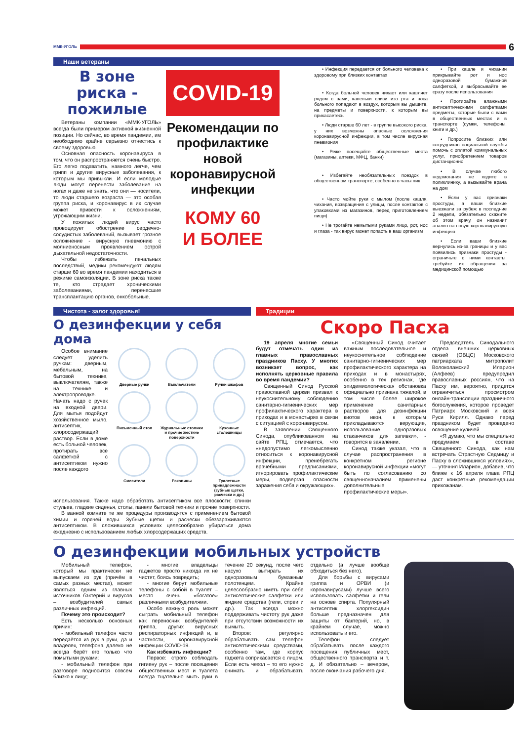ММК-УГОЛЬ
6
Наши ветераны
В зоне риска - пожилые
Ветераны компании «ММК-УГОЛЬ» всегда были примером активной жизненной позиции. Но сейчас, во время пандемии, им необходимо крайне серьезно отнестись к своему здоровью.
Основная опасность коронавируса в том, что он распространяется очень быстро. Его легко подхватить, намного легче, чем грипп и другие вирусные заболевания, к которым мы привыкли. И если молодые люди могут перенести заболевание на ногах и даже не знать, что они — носители, то люди старшего возраста — это особая группа риска, и коронавирус в их случае может привести к осложнениям, угрожающим жизни.
У пожилых людей вирус часто провоцирует обострение сердечно-сосудистых заболеваний, вызывает грозное осложнение - вирусную пневмонию с молниеносным проявлением острой дыхательной недостаточности.
Чтобы избежать печальных последствий, медики рекомендуют людям старше 60 во время пандемии находиться в режиме самоизоляции. В зоне риска также те, кто страдает хроническими заболеваниями, перенесшие трансплантацию органов, онкобольные.
COVID-19
Рекомендации по профилактике новой коронавирусной инфекции
КОМУ 60
И БОЛЕЕ
• Инфекция передается от больного человека к здоровому при близких контактах
• Когда больной человек чихает или кашляет рядом с вами, капельки слизи изо рта и носа больного попадают в воздух, которым вы дышите, на предметы и поверхности, к которым вы прикасаетесь
• Люди старше 60 лет - в группе высокого риска, у них возможны опасные осложнения коронавирусной инфекции, в том числе вирусная пневмония
• Реже посещайте общественные места (магазины, аптеки, МФЦ, банки)
• Избегайте необязательных поездок в общественном транспорте, особенно в часы пик
• Часто мойте руки с мылом (после кашля, чихания, возвращения с улицы, после контактов с упаковками из магазинов, перед приготовлением пищи)
• Не трогайте немытыми руками лицо, рот, нос и глаза - так вирус может попасть в ваш организм
• При кашле и чихании прикрывайте рот и нос одноразовой бумажной салфеткой, и выбрасывайте ее сразу после использования
• Протирайте влажными антисептическими салфетками предметы, которые были с вами в общественных местах и в транспорте (сумки, телефоны, книги и др.)
• Попросите близких или сотрудников социальной службы помочь с оплатой коммунальных услуг, приобретением товаров дистанционно
• В случае любого недомогания не ходите в поликлинику, а вызывайте врача на дом
• Если у вас признаки простуды, а ваши близкие выезжали за рубеж в последние 2 недели, обязательно скажите об этом врачу, он назначит анализ на новую коронавирусную инфекцию
• Если ваши близкие вернулись из-за границы и у вас появились признаки простуды - ограничьте с ними контакты. требуйте их обращения за медицинской помощью
Чистота - залог здоровья!
О дезинфекции у себя дома
Особое внимание следует уделить ручкам: дверным, мебельным, на бытовой технике, выключателям, также на технике и электропроводке. Начать надо с ручек на входной двери. Для мытья подойдут хозяйственное мыло, антисептик, хлоросодержащий раствор. Если в доме есть больной человек, протирать все салфеткой с антисептиком нужно после каждого
Дверные ручки
Выключатели
Ручки шкафов
Письменный стол
Журнальные столики и прочие жесткие поверхности
Кухонные столешницы
Смесители
Раковины
Туалетные принадлежности (зубные щетки, расчески и др.)
использования. Также надо обработать антисептиком все плоскости: спинки стульев, гладкие сиденья, столы, панели бытовой техники и прочие поверхности.
В ванной комнате те же процедуры производятся с применением бытовой химии и горячей воды. Зубные щетки и расчески обеззараживаются антисептиком. В сложившихся условиях целесообразно убираться дома ежедневно с использованием любых хлорсодержащих средств.
Традиции
Скоро Пасха
19 апреля многие семьи будут отмечать один из главных православных праздников Пасху. У многих возникает вопрос, как исполнять церковные правила во время пандемии?
Священный Синод Русской православной церкви призвал к неукоснительному соблюдению санитарно-гигиенических мер профилактического характера в приходах и в монастырях в связи с ситуацией с коронавирусом.
В заявлении Священного Синода, опубликованном на сайте РПЦ, отмечается, что «недопустимо легкомысленно относиться к коронавирусной инфекции, пренебрегать врачебными предписаниями, игнорировать профилактические меры, подвергая опасности заражения себя и окружающих».
«Священный Синод считает важным последовательное и неукоснительное соблюдение санитарно-гигиенических мер профилактического характера на приходах и в монастырях, особенно в тех регионах, где эпидемиологическая обстановка официально признана тяжелой, в том числе более широкое применение санитарных растворов для дезинфекции киотов икон, к которым прикладываются верующие, использование одноразовых стаканчиков для запивки», - говорится в заявлении.
Синод также указал, что в случае распространения в конкретном регионе коронавирусной инфекции «могут быть по согласованию со священноначалием применены дополнительные профилактические меры».
Председатель Синодального отдела внешних церковных связей (ОВЦС) Московского патриархата митрополит Волоколамский Иларион (Алфеев) предупредил православных россиян, что на Пасху им, вероятно, придется ограничиться просмотром онлайн-трансляции праздничного богослужения, которое проведет Патриарх Московский и всея Руси Кирилл. Однако перед праздником будет проведено освящение куличей.
«Я думаю, что мы специально продумаем в составе Священного Синода, как нам встречать Страстную Седмицу и Пасху в сложившихся условиях», — уточнил Иларион, добавив, что ближе к 16 апреля глава РПЦ даст конкретные рекомендации прихожанам.
О дезинфекции мобильных устройств
Мобильный телефон, который мы практически не выпускаем из рук (причём в самых разных местах), может являться одним из главных источников бактерий и вирусов – возбудителей самых различных инфекций.
Почему это происходит?
Есть несколько основных причин:
- мобильный телефон часто передаётся из рук в руки, да и владелец телефона далеко не всегда берёт его только что помытыми руками;
- мобильный телефон при разговоре подносится совсем близко к лицу;
- многие владельцы гаджетов просто никогда их не чистят, боясь повредить;
- многие берут мобильные телефоны с собой в туалет – место очень «богатое» различными возбудителями.
Особо важную роль может сыграть мобильный телефон как переносчик возбудителей гриппа, других вирусных респираторных инфекций и, в частности, коронавирусной инфекции COVID-19.
Как избежать инфекции?
Первое: строго соблюдать гигиену рук – после посещения общественных мест и туалета всегда тщательно мыть руки в течение 20 секунд, после чего насухо вытирать их одноразовым бумажным полотенцем. Крайне целесообразно иметь при себе антисептические салфетки или жидкие средства (гели, спреи и др.). Так всегда можно поддерживать чистоту рук даже при отсутствии возможности их вымыть.
Второе: регулярно обрабатывать сам телефон антисептическими средствами, особенно там, где корпус гаджета соприкасается с лицом. Если есть чехол – то его нужно снимать и обрабатывать отдельно (а лучше вообще обходиться без него).
Для борьбы с вирусами гриппа и ОРВИ (и коронавирусами) лучше всего использовать салфетки и гели на основе спирта. Популярный антисептик хлоргексидин больше предназначен для защиты от бактерий, но, в крайнем случае, можно использовать и его.
Телефон следует обрабатывать после каждого посещения публичных мест, общественного транспорта и т. д. И обязательно – вечером, после окончания рабочего дня.